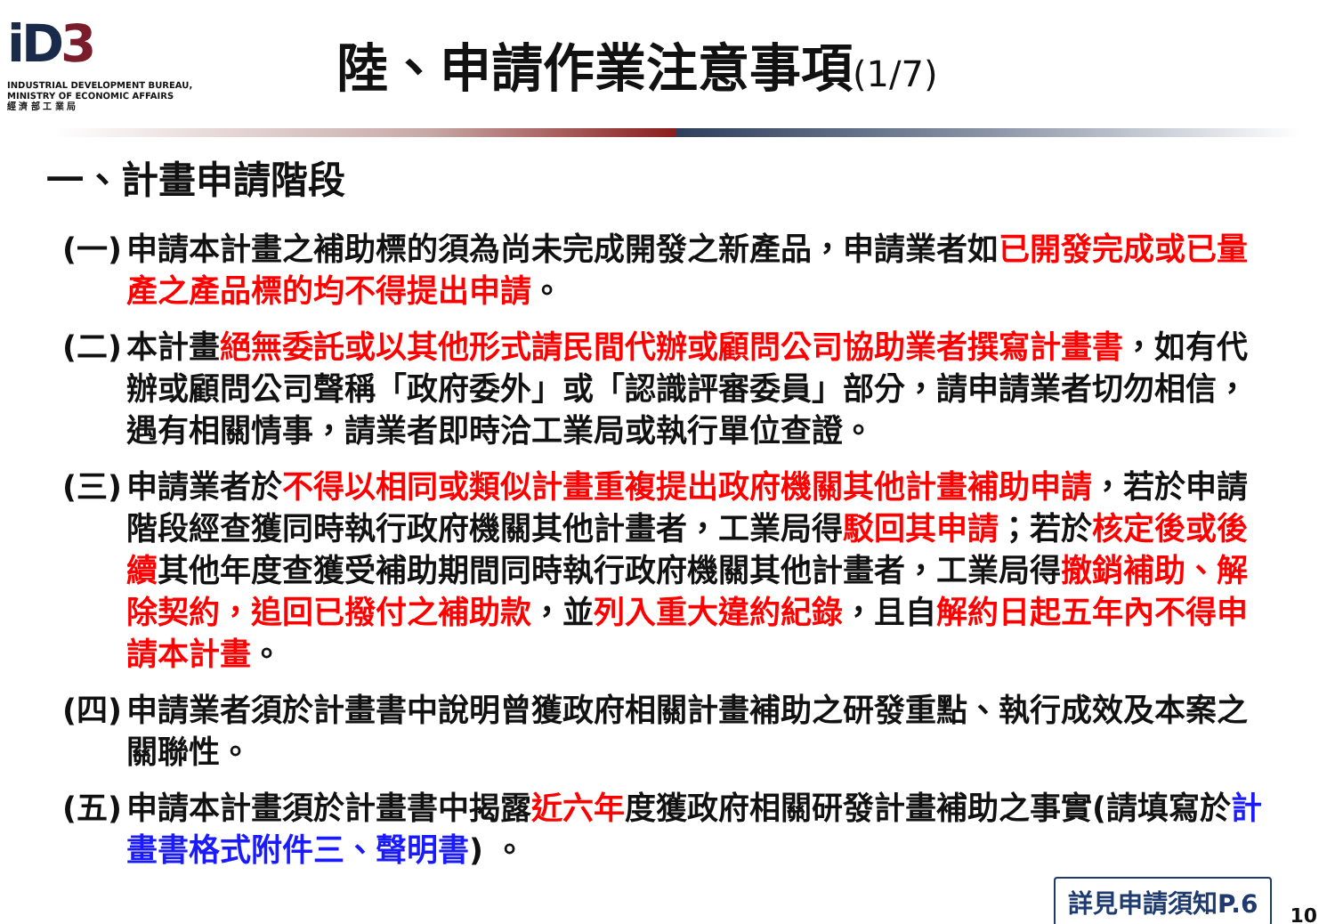iD3
INDUSTRIAL DEVELOPMENT BUREAU,
MINISTRY OF ECONOMIC AFFAIRS
經 濟 部 工 業 局
陸、申請作業注意事項(1/7)
一、計畫申請階段
(一)
申請本計畫之補助標的須為尚未完成開發之新產品，申請業者如已開發完成或已量產之產品標的均不得提出申請。
(二)
本計畫絕無委託或以其他形式請民間代辦或顧問公司協助業者撰寫計畫書，如有代辦或顧問公司聲稱「政府委外」或「認識評審委員」部分，請申請業者切勿相信，遇有相關情事，請業者即時洽工業局或執行單位查證。
(三)
申請業者於不得以相同或類似計畫重複提出政府機關其他計畫補助申請，若於申請階段經查獲同時執行政府機關其他計畫者，工業局得駁回其申請；若於核定後或後續其他年度查獲受補助期間同時執行政府機關其他計畫者，工業局得撤銷補助、解除契約，追回已撥付之補助款，並列入重大違約紀錄，且自解約日起五年內不得申請本計畫。
(四)
申請業者須於計畫書中說明曾獲政府相關計畫補助之研發重點、執行成效及本案之關聯性。
(五)
申請本計畫須於計畫書中揭露近六年度獲政府相關研發計畫補助之事實(請填寫於計畫書格式附件三、聲明書) 。
詳見申請須知P.6
10